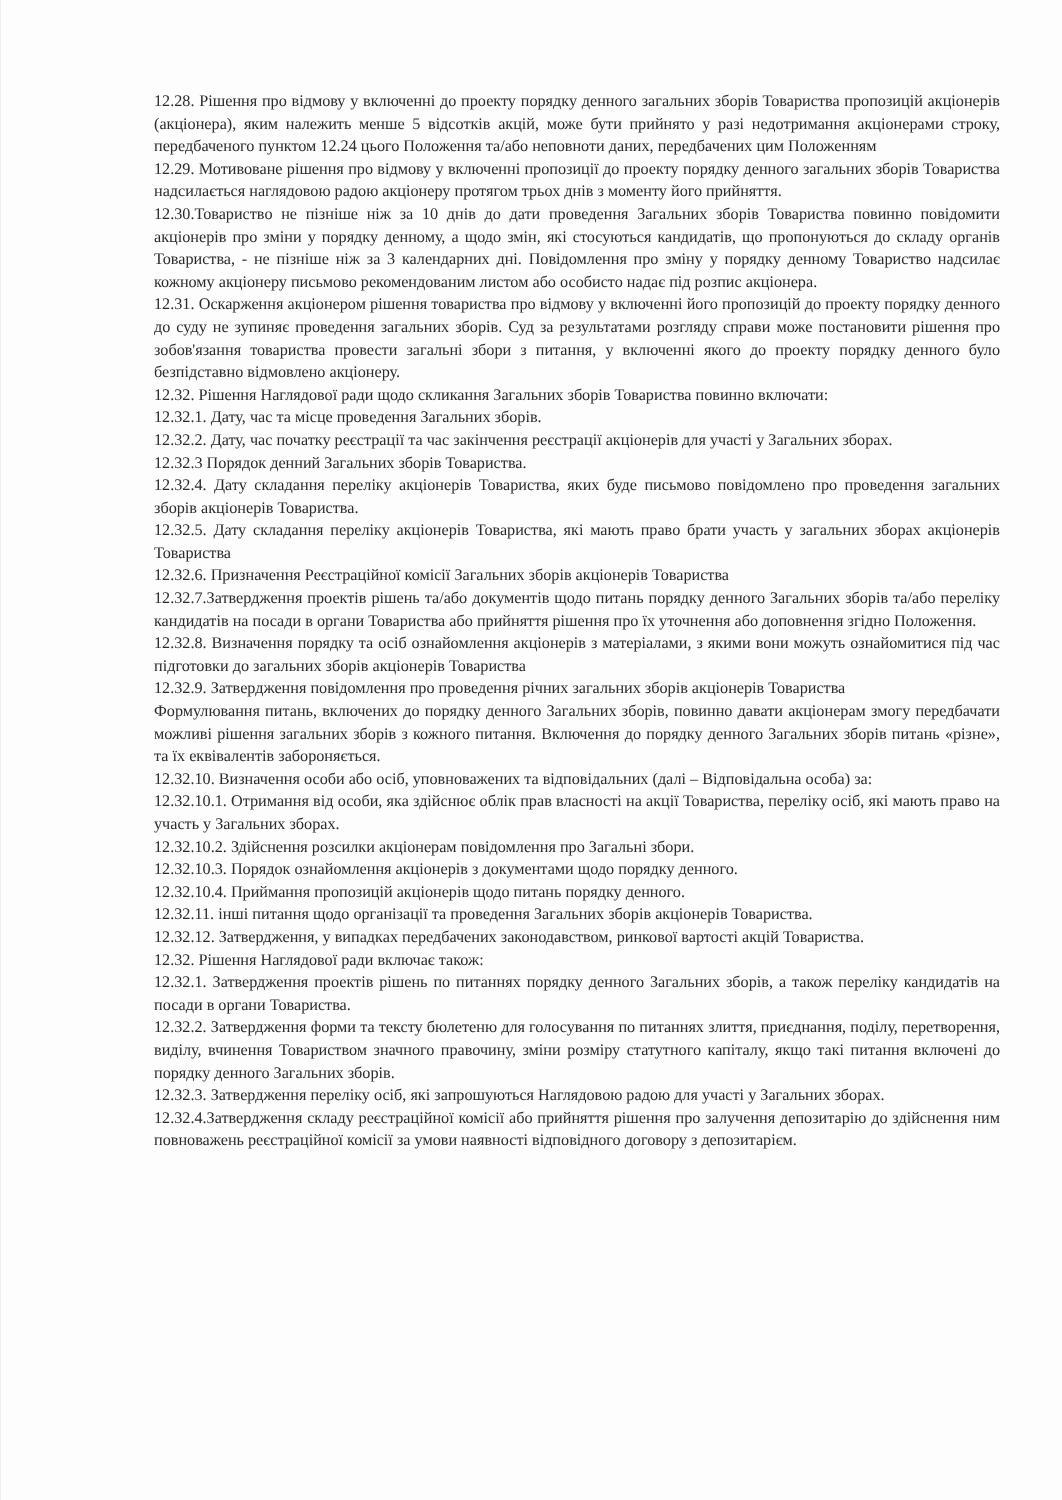12.28. Рішення про відмову у включенні до проекту порядку денного загальних зборів Товариства пропозицій акціонерів (акціонера), яким належить менше 5 відсотків акцій, може бути прийнято у разі недотримання акціонерами строку, передбаченого пунктом 12.24 цього Положення та/або неповноти даних, передбачених цим Положенням
12.29. Мотивоване рішення про відмову у включенні пропозиції до проекту порядку денного загальних зборів Товариства надсилається наглядовою радою акціонеру протягом трьох днів з моменту його прийняття.
12.30.Товариство не пізніше ніж за 10 днів до дати проведення Загальних зборів Товариства повинно повідомити акціонерів про зміни у порядку денному, а щодо змін, які стосуються кандидатів, що пропонуються до складу органів Товариства, - не пізніше ніж за 3 календарних дні. Повідомлення про зміну у порядку денному Товариство надсилає кожному акціонеру письмово рекомендованим листом або особисто надає під розпис акціонера.
12.31. Оскарження акціонером рішення товариства про відмову у включенні його пропозицій до проекту порядку денного до суду не зупиняє проведення загальних зборів. Суд за результатами розгляду справи може постановити рішення про зобов'язання товариства провести загальні збори з питання, у включенні якого до проекту порядку денного було безпідставно відмовлено акціонеру.
12.32. Рішення Наглядової ради щодо скликання Загальних зборів Товариства повинно включати:
12.32.1. Дату, час та місце проведення Загальних зборів.
12.32.2. Дату, час початку реєстрації та час закінчення реєстрації акціонерів для участі у Загальних зборах.
12.32.3 Порядок денний Загальних зборів Товариства.
12.32.4. Дату складання переліку акціонерів Товариства, яких буде письмово повідомлено про проведення загальних зборів акціонерів Товариства.
12.32.5. Дату складання переліку акціонерів Товариства, які мають право брати участь у загальних зборах акціонерів Товариства
12.32.6. Призначення Реєстраційної комісії Загальних зборів акціонерів Товариства
12.32.7.Затвердження проектів рішень та/або документів щодо питань порядку денного Загальних зборів та/або переліку кандидатів на посади в органи Товариства або прийняття рішення про їх уточнення або доповнення згідно Положення.
12.32.8. Визначення порядку та осіб ознайомлення акціонерів з матеріалами, з якими вони можуть ознайомитися під час підготовки до загальних зборів акціонерів Товариства
12.32.9. Затвердження повідомлення про проведення річних загальних зборів акціонерів Товариства
Формулювання питань, включених до порядку денного Загальних зборів, повинно давати акціонерам змогу передбачати можливі рішення загальних зборів з кожного питання. Включення до порядку денного Загальних зборів питань «різне», та їх еквівалентів забороняється.
12.32.10. Визначення особи або осіб, уповноважених та відповідальних (далі – Відповідальна особа) за:
12.32.10.1. Отримання від особи, яка здійснює облік прав власності на акції Товариства, переліку осіб, які мають право на участь у Загальних зборах.
12.32.10.2. Здійснення розсилки акціонерам повідомлення про Загальні збори.
12.32.10.3. Порядок ознайомлення акціонерів з документами щодо порядку денного.
12.32.10.4. Приймання пропозицій акціонерів щодо питань порядку денного.
12.32.11. інші питання щодо організації та проведення Загальних зборів акціонерів Товариства.
12.32.12. Затвердження, у випадках передбачених законодавством, ринкової вартості акцій Товариства.
12.32. Рішення Наглядової ради включає також:
12.32.1. Затвердження проектів рішень по питаннях порядку денного Загальних зборів, а також переліку кандидатів на посади в органи Товариства.
12.32.2. Затвердження форми та тексту бюлетеню для голосування по питаннях злиття, приєднання, поділу, перетворення, виділу, вчинення Товариством значного правочину, зміни розміру статутного капіталу, якщо такі питання включені до порядку денного Загальних зборів.
12.32.3. Затвердження переліку осіб, які запрошуються Наглядовою радою для участі у Загальних зборах.
12.32.4.Затвердження складу реєстраційної комісії або прийняття рішення про залучення депозитарію до здійснення ним повноважень реєстраційної комісії за умови наявності відповідного договору з депозитарієм.